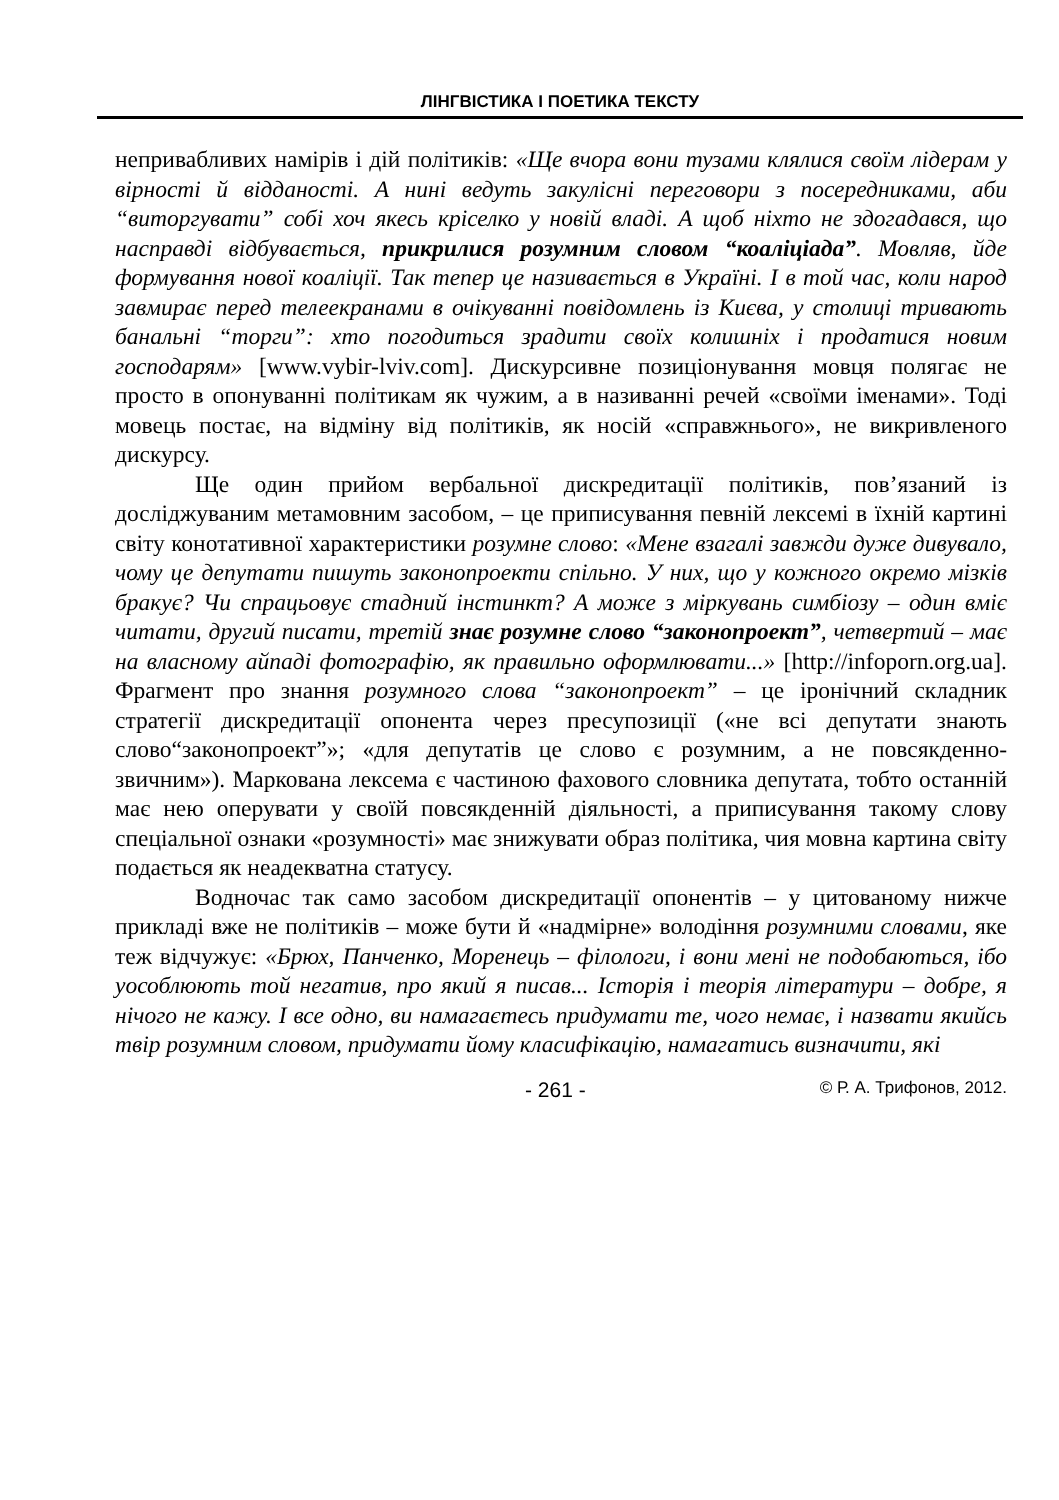ЛІНГВІСТИКА І ПОЕТИКА ТЕКСТУ
непривабливих намірів і дій політиків: «Ще вчора вони тузами клялися своїм лідерам у вірності й відданості. А нині ведуть закулісні переговори з посередниками, аби “виторгувати” собі хоч якесь кріселко у новій владі. А щоб ніхто не здогадався, що насправді відбувається, прикрилися розумним словом “коаліціада”. Мовляв, йде формування нової коаліції. Так тепер це називається в Україні. І в той час, коли народ завмирає перед телеекранами в очікуванні повідомлень із Києва, у столиці тривають банальні “торги”: хто погодиться зрадити своїх колишніх і продатися новим господарям» [www.vybir-lviv.com]. Дискурсивне позиціонування мовця полягає не просто в опонуванні політикам як чужим, а в називанні речей «своїми іменами». Тоді мовець постає, на відміну від політиків, як носій «справжнього», не викривленого дискурсу.
Ще один прийом вербальної дискредитації політиків, пов’язаний із досліджуваним метамовним засобом, – це приписування певній лексемі в їхній картині світу конотативної характеристики розумне слово: «Мене взагалі завжди дуже дивувало, чому це депутати пишуть законопроекти спільно. У них, що у кожного окремо мізків бракує? Чи спрацьовує стадний інстинкт? А може з міркувань симбіозу – один вміє читати, другий писати, третій знає розумне слово “законопроект”, четвертий – має на власному айпаді фотографію, як правильно оформлювати...» [http://infoporn.org.ua]. Фрагмент про знання розумного слова “законопроект” – це іронічний складник стратегії дискредитації опонента через пресупозиції («не всі депутати знають слово“законопроект”»; «для депутатів це слово є розумним, а не повсякденно-звичним»). Маркована лексема є частиною фахового словника депутата, тобто останній має нею оперувати у своїй повсякденній діяльності, а приписування такому слову спеціальної ознаки «розумності» має знижувати образ політика, чия мовна картина світу подається як неадекватна статусу.
Водночас так само засобом дискредитації опонентів – у цитованому нижче прикладі вже не політиків – може бути й «надмірне» володіння розумними словами, яке теж відчужує: «Брюх, Панченко, Моренець – філологи, і вони мені не подобаються, ібо уособлюють той негатив, про який я писав... Історія і теорія літератури – добре, я нічого не кажу. І все одно, ви намагаєтесь придумати те, чого немає, і назвати якийсь твір розумним словом, придумати йому класифікацію, намагатись визначити, які
- 261 - © Р. А. Трифонов, 2012.